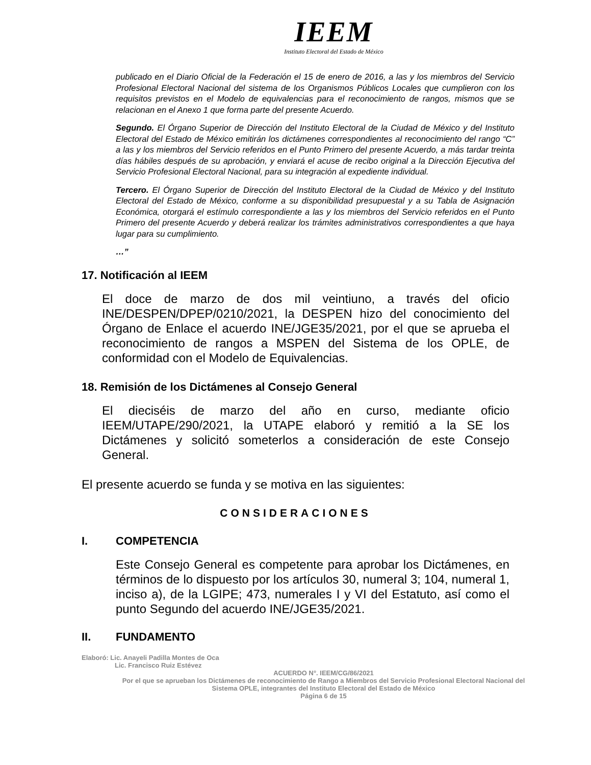IEEM
Instituto Electoral del Estado de México
publicado en el Diario Oficial de la Federación el 15 de enero de 2016, a las y los miembros del Servicio Profesional Electoral Nacional del sistema de los Organismos Públicos Locales que cumplieron con los requisitos previstos en el Modelo de equivalencias para el reconocimiento de rangos, mismos que se relacionan en el Anexo 1 que forma parte del presente Acuerdo.
Segundo. El Órgano Superior de Dirección del Instituto Electoral de la Ciudad de México y del Instituto Electoral del Estado de México emitirán los dictámenes correspondientes al reconocimiento del rango “C” a las y los miembros del Servicio referidos en el Punto Primero del presente Acuerdo, a más tardar treinta días hábiles después de su aprobación, y enviará el acuse de recibo original a la Dirección Ejecutiva del Servicio Profesional Electoral Nacional, para su integración al expediente individual.
Tercero. El Órgano Superior de Dirección del Instituto Electoral de la Ciudad de México y del Instituto Electoral del Estado de México, conforme a su disponibilidad presupuestal y a su Tabla de Asignación Económica, otorgará el estímulo correspondiente a las y los miembros del Servicio referidos en el Punto Primero del presente Acuerdo y deberá realizar los trámites administrativos correspondientes a que haya lugar para su cumplimiento.
…”
17. Notificación al IEEM
El doce de marzo de dos mil veintiuno, a través del oficio INE/DESPEN/DPEP/0210/2021, la DESPEN hizo del conocimiento del Órgano de Enlace el acuerdo INE/JGE35/2021, por el que se aprueba el reconocimiento de rangos a MSPEN del Sistema de los OPLE, de conformidad con el Modelo de Equivalencias.
18. Remisión de los Dictámenes al Consejo General
El dieciséis de marzo del año en curso, mediante oficio IEEM/UTAPE/290/2021, la UTAPE elaboró y remitió a la SE los Dictámenes y solicitó someterlos a consideración de este Consejo General.
El presente acuerdo se funda y se motiva en las siguientes:
CONSIDERACIONES
I. COMPETENCIA
Este Consejo General es competente para aprobar los Dictámenes, en términos de lo dispuesto por los artículos 30, numeral 3; 104, numeral 1, inciso a), de la LGIPE; 473, numerales I y VI del Estatuto, así como el punto Segundo del acuerdo INE/JGE35/2021.
II. FUNDAMENTO
Elaboró: Lic. Anayeli Padilla Montes de Oca
Lic. Francisco Ruiz Estévez
ACUERDO N°. IEEM/CG/86/2021
Por el que se aprueban los Dictámenes de reconocimiento de Rango a Miembros del Servicio Profesional Electoral Nacional del Sistema OPLE, integrantes del Instituto Electoral del Estado de México
Página 6 de 15